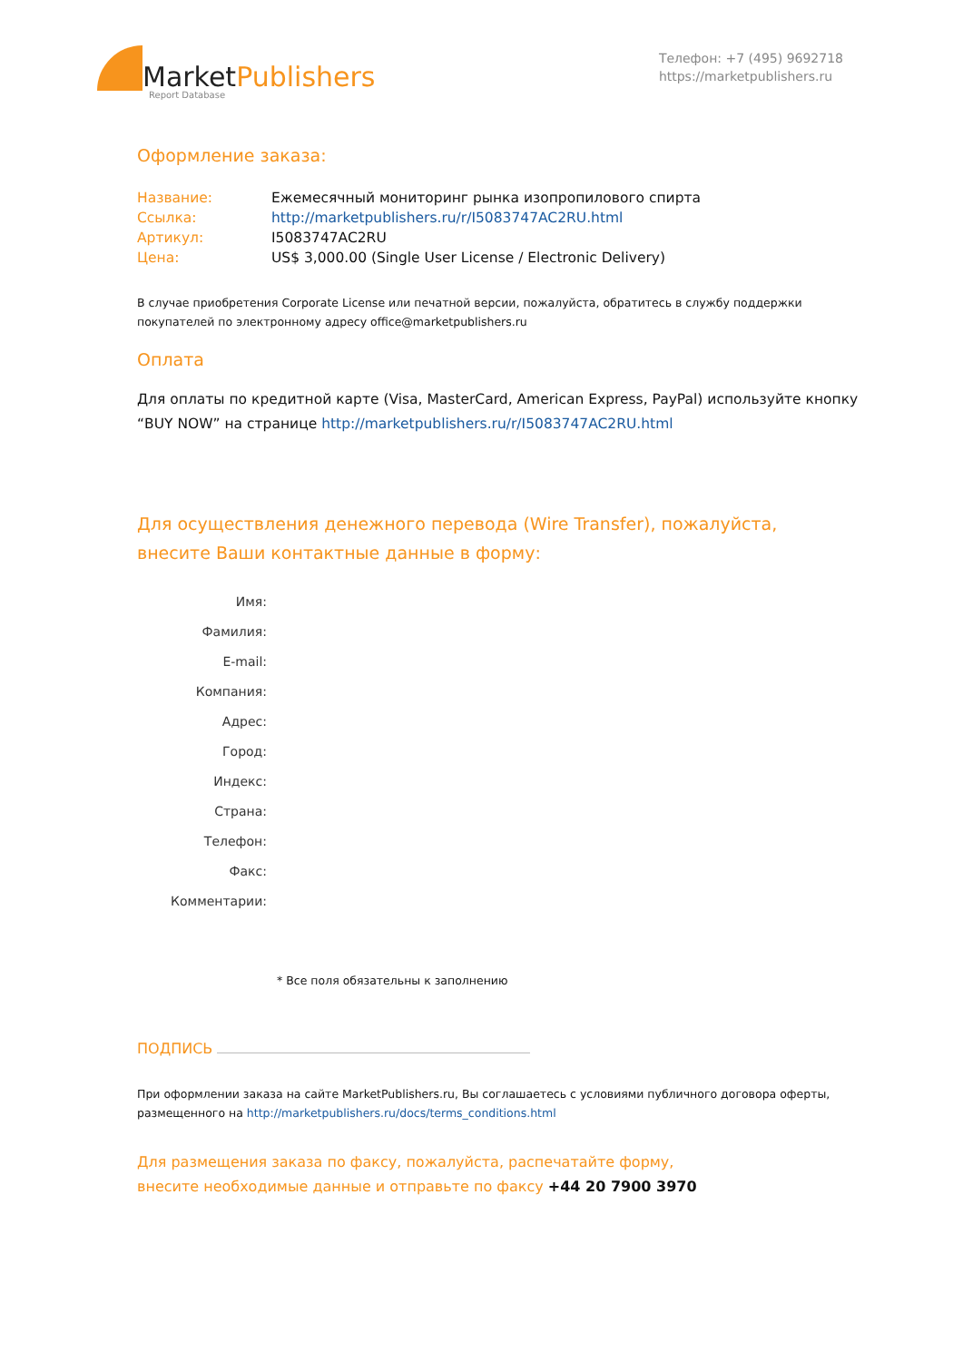MarketPublishers
Report Database
Телефон: +7 (495) 9692718
https://marketpublishers.ru
Оформление заказа:
| Название: | Ежемесячный мониторинг рынка изопропилового спирта |
| Ссылка: | http://marketpublishers.ru/r/I5083747AC2RU.html |
| Артикул: | I5083747AC2RU |
| Цена: | US$ 3,000.00 (Single User License / Electronic Delivery) |
В случае приобретения Corporate License или печатной версии, пожалуйста, обратитесь в службу поддержки покупателей по электронному адресу office@marketpublishers.ru
Оплата
Для оплаты по кредитной карте (Visa, MasterCard, American Express, PayPal) используйте кнопку “BUY NOW” на странице http://marketpublishers.ru/r/I5083747AC2RU.html
Для осуществления денежного перевода (Wire Transfer), пожалуйста,
внесите Ваши контактные данные в форму:
| Имя: | |
| Фамилия: | |
| E-mail: | |
| Компания: | |
| Адрес: | |
| Город: | |
| Индекс: | |
| Страна: | |
| Телефон: | |
| Факс: | |
| Комментарии: | |
* Все поля обязательны к заполнению
ПОДПИСЬ
При оформлении заказа на сайте MarketPublishers.ru, Вы соглашаетесь с условиями публичного договора оферты, размещенного на http://marketpublishers.ru/docs/terms_conditions.html
Для размещения заказа по факсу, пожалуйста, распечатайте форму,
внесите необходимые данные и отправьте по факсу +44 20 7900 3970